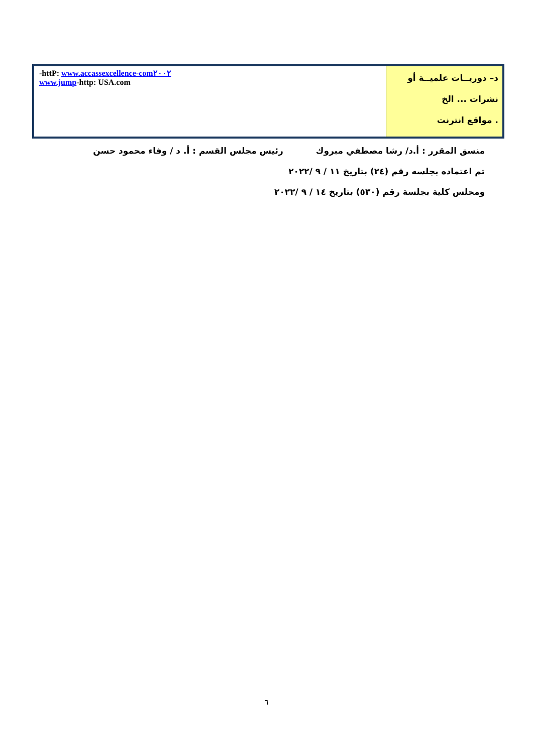| -httP: www.accassexcellence-com٢٠٠٢ www.jump -http: USA.com | د– دوريــات علميــة أو نشرات ... الخ . مواقع انترنت |
منسق المقرر : أ.د/ رشا مصطفي مبروك رئيس مجلس القسم : أ. د / وفاء محمود حسن
تم اعتماده بجلسه رقم (٢٤) بتاريخ ١١ / ٩ /٢٠٢٢
ومجلس كلية بجلسة رقم (٥٣٠) بتاريخ ١٤ / ٩ /٢٠٢٢
٦